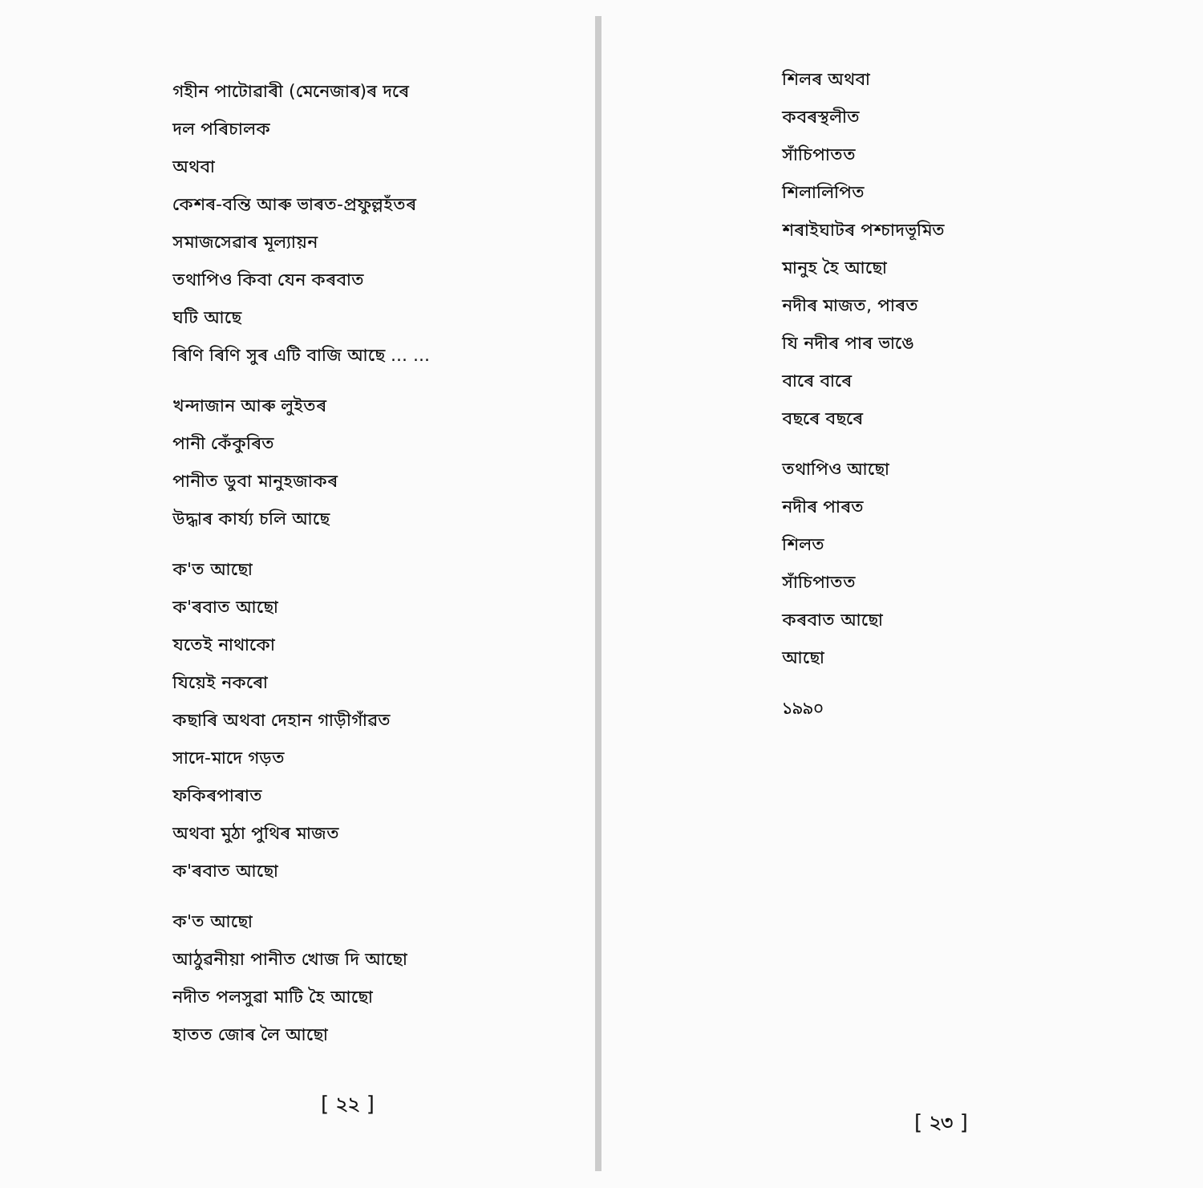গহীন পাটোৱাৰী (মেনেজাৰ)ৰ দৰে
দল পৰিচালক
অথবা
কেশৰ-বন্তি আৰু ভাৰত-প্ৰফুল্লহঁতৰ
সমাজসেৱাৰ মূল্যায়ন
তথাপিও কিবা যেন কৰবাত
ঘটি আছে
ৰিণি ৰিণি সুৰ এটি বাজি আছে ... ...
খন্দাজান আৰু লুইতৰ
পানী কেঁকুৰিত
পানীত ডুবা মানুহজাকৰ
উদ্ধাৰ কাৰ্য্য চলি আছে
ক'ত আছো
ক'ৰবাত আছো
যতেই নাথাকো
যিয়েই নকৰো
কছাৰি অথবা দেহান গাড়ীগাঁৱত
সাদে-মাদে গড়ত
ফকিৰপাৰাত
অথবা মুঠা পুথিৰ মাজত
ক'ৰবাত আছো
ক'ত আছো
আঠুৱনীয়া পানীত খোজ দি আছো
নদীত পলসুৱা মাটি হৈ আছো
হাতত জোৰ লৈ আছো
[ ২২ ]
শিলৰ অথবা
কবৰস্থলীত
সাঁচিপাতত
শিলালিপিত
শৰাইঘাটৰ পশ্চাদভূমিত
মানুহ হৈ আছো
নদীৰ মাজত, পাৰত
যি নদীৰ পাৰ ভাঙে
বাৰে বাৰে
বছৰে বছৰে
তথাপিও আছো
নদীৰ পাৰত
শিলত
সাঁচিপাতত
কৰবাত আছো
আছো
১৯৯০
[ ২৩ ]